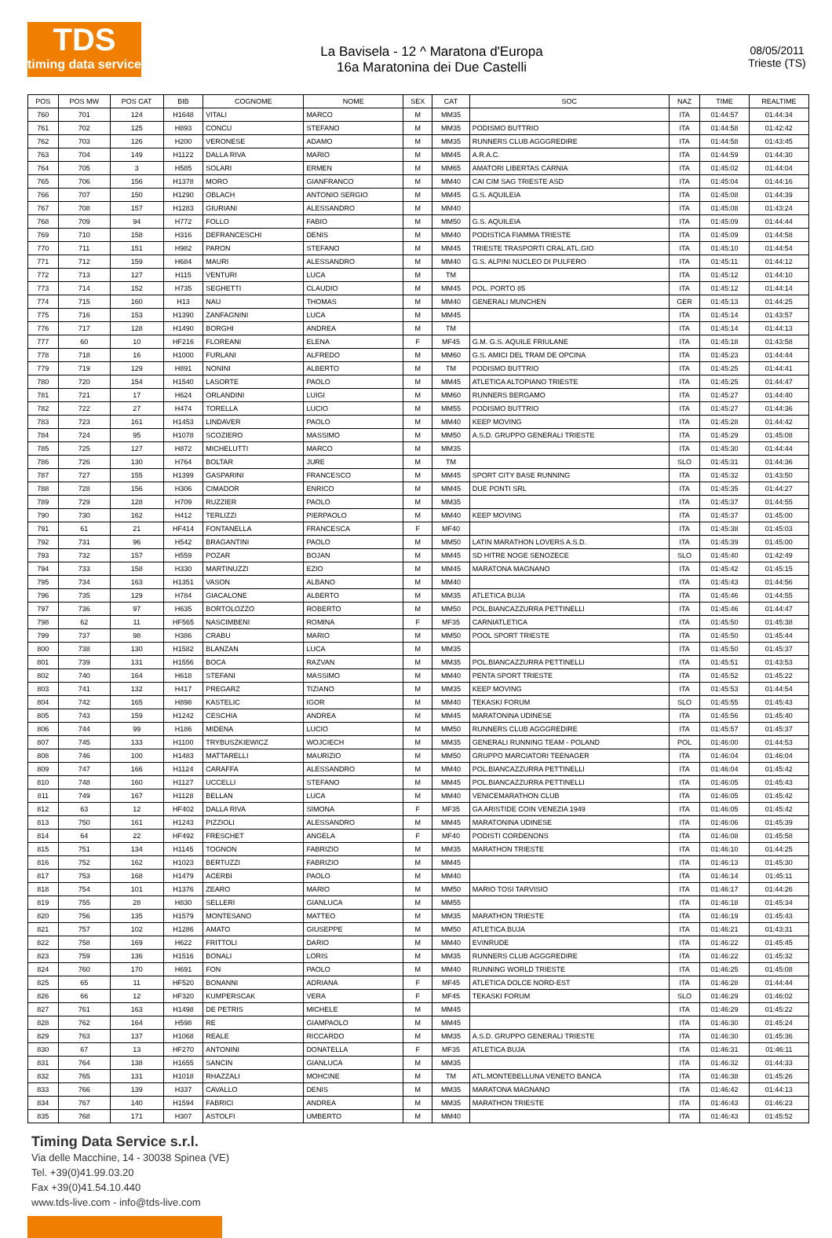TDS
timing data service
La Bavisela - 12 ^ Maratona d'Europa
16a Maratonina dei Due Castelli
08/05/2011
Trieste (TS)
| POS | POS MW | POS CAT | BIB | COGNOME | NOME | SEX | CAT | SOC | NAZ | TIME | REALTIME |
| --- | --- | --- | --- | --- | --- | --- | --- | --- | --- | --- | --- |
| 760 | 701 | 124 | H1648 | VITALI | MARCO | M | MM35 | | ITA | 01:44:57 | 01:44:34 |
| 761 | 702 | 125 | H893 | CONCU | STEFANO | M | MM35 | PODISMO BUTTRIO | ITA | 01:44:58 | 01:42:42 |
| 762 | 703 | 126 | H200 | VERONESE | ADAMO | M | MM35 | RUNNERS CLUB AGGGREDIRE | ITA | 01:44:58 | 01:43:45 |
| 763 | 704 | 149 | H1122 | DALLA RIVA | MARIO | M | MM45 | A.R.A.C. | ITA | 01:44:59 | 01:44:30 |
| 764 | 705 | 3 | H585 | SOLARI | ERMEN | M | MM65 | AMATORI LIBERTAS CARNIA | ITA | 01:45:02 | 01:44:04 |
| 765 | 706 | 156 | H1378 | MORO | GIANFRANCO | M | MM40 | CAI CIM SAG TRIESTE ASD | ITA | 01:45:04 | 01:44:16 |
| 766 | 707 | 150 | H1290 | OBLACH | ANTONIO SERGIO | M | MM45 | G.S. AQUILEIA | ITA | 01:45:08 | 01:44:39 |
| 767 | 708 | 157 | H1283 | GIURIANI | ALESSANDRO | M | MM40 | | ITA | 01:45:08 | 01:43:24 |
| 768 | 709 | 94 | H772 | FOLLO | FABIO | M | MM50 | G.S. AQUILEIA | ITA | 01:45:09 | 01:44:44 |
| 769 | 710 | 158 | H316 | DEFRANCESCHI | DENIS | M | MM40 | PODISTICA FIAMMA TRIESTE | ITA | 01:45:09 | 01:44:58 |
| 770 | 711 | 151 | H982 | PARON | STEFANO | M | MM45 | TRIESTE TRASPORTI CRAL ATL.GIO | ITA | 01:45:10 | 01:44:54 |
| 771 | 712 | 159 | H684 | MAURI | ALESSANDRO | M | MM40 | G.S. ALPINI NUCLEO DI PULFERO | ITA | 01:45:11 | 01:44:12 |
| 772 | 713 | 127 | H115 | VENTURI | LUCA | M | TM | | ITA | 01:45:12 | 01:44:10 |
| 773 | 714 | 152 | H735 | SEGHETTI | CLAUDIO | M | MM45 | POL. PORTO 85 | ITA | 01:45:12 | 01:44:14 |
| 774 | 715 | 160 | H13 | NAU | THOMAS | M | MM40 | GENERALI MUNCHEN | GER | 01:45:13 | 01:44:25 |
| 775 | 716 | 153 | H1390 | ZANFAGNINI | LUCA | M | MM45 | | ITA | 01:45:14 | 01:43:57 |
| 776 | 717 | 128 | H1490 | BORGHI | ANDREA | M | TM | | ITA | 01:45:14 | 01:44:13 |
| 777 | 60 | 10 | HF216 | FLOREANI | ELENA | F | MF45 | G.M. G.S. AQUILE FRIULANE | ITA | 01:45:18 | 01:43:58 |
| 778 | 718 | 16 | H1000 | FURLANI | ALFREDO | M | MM60 | G.S. AMICI DEL TRAM DE OPCINA | ITA | 01:45:23 | 01:44:44 |
| 779 | 719 | 129 | H891 | NONINI | ALBERTO | M | TM | PODISMO BUTTRIO | ITA | 01:45:25 | 01:44:41 |
| 780 | 720 | 154 | H1540 | LASORTE | PAOLO | M | MM45 | ATLETICA ALTOPIANO TRIESTE | ITA | 01:45:25 | 01:44:47 |
| 781 | 721 | 17 | H624 | ORLANDINI | LUIGI | M | MM60 | RUNNERS BERGAMO | ITA | 01:45:27 | 01:44:40 |
| 782 | 722 | 27 | H474 | TORELLA | LUCIO | M | MM55 | PODISMO BUTTRIO | ITA | 01:45:27 | 01:44:36 |
| 783 | 723 | 161 | H1453 | LINDAVER | PAOLO | M | MM40 | KEEP MOVING | ITA | 01:45:28 | 01:44:42 |
| 784 | 724 | 95 | H1078 | SCOZIERO | MASSIMO | M | MM50 | A.S.D. GRUPPO GENERALI TRIESTE | ITA | 01:45:29 | 01:45:08 |
| 785 | 725 | 127 | H872 | MICHELUTTI | MARCO | M | MM35 | | ITA | 01:45:30 | 01:44:44 |
| 786 | 726 | 130 | H764 | BOLTAR | JURE | M | TM | | SLO | 01:45:31 | 01:44:36 |
| 787 | 727 | 155 | H1399 | GASPARINI | FRANCESCO | M | MM45 | SPORT CITY BASE RUNNING | ITA | 01:45:32 | 01:43:50 |
| 788 | 728 | 156 | H306 | CIMADOR | ENRICO | M | MM45 | DUE PONTI SRL | ITA | 01:45:35 | 01:44:27 |
| 789 | 729 | 128 | H709 | RUZZIER | PAOLO | M | MM35 | | ITA | 01:45:37 | 01:44:55 |
| 790 | 730 | 162 | H412 | TERLIZZI | PIERPAOLO | M | MM40 | KEEP MOVING | ITA | 01:45:37 | 01:45:00 |
| 791 | 61 | 21 | HF414 | FONTANELLA | FRANCESCA | F | MF40 | | ITA | 01:45:38 | 01:45:03 |
| 792 | 731 | 96 | H542 | BRAGANTINI | PAOLO | M | MM50 | LATIN MARATHON LOVERS A.S.D. | ITA | 01:45:39 | 01:45:00 |
| 793 | 732 | 157 | H559 | POZAR | BOJAN | M | MM45 | SD HITRE NOGE SENOZECE | SLO | 01:45:40 | 01:42:49 |
| 794 | 733 | 158 | H330 | MARTINUZZI | EZIO | M | MM45 | MARATONA MAGNANO | ITA | 01:45:42 | 01:45:15 |
| 795 | 734 | 163 | H1351 | VASON | ALBANO | M | MM40 | | ITA | 01:45:43 | 01:44:56 |
| 796 | 735 | 129 | H784 | GIACALONE | ALBERTO | M | MM35 | ATLETICA BUJA | ITA | 01:45:46 | 01:44:55 |
| 797 | 736 | 97 | H635 | BORTOLOZZO | ROBERTO | M | MM50 | POL.BIANCAZZURRA PETTINELLI | ITA | 01:45:46 | 01:44:47 |
| 798 | 62 | 11 | HF565 | NASCIMBENI | ROMINA | F | MF35 | CARNIATLETICA | ITA | 01:45:50 | 01:45:38 |
| 799 | 737 | 98 | H386 | CRABU | MARIO | M | MM50 | POOL SPORT TRIESTE | ITA | 01:45:50 | 01:45:44 |
| 800 | 738 | 130 | H1582 | BLANZAN | LUCA | M | MM35 | | ITA | 01:45:50 | 01:45:37 |
| 801 | 739 | 131 | H1556 | BOCA | RAZVAN | M | MM35 | POL.BIANCAZZURRA PETTINELLI | ITA | 01:45:51 | 01:43:53 |
| 802 | 740 | 164 | H618 | STEFANI | MASSIMO | M | MM40 | PENTA SPORT TRIESTE | ITA | 01:45:52 | 01:45:22 |
| 803 | 741 | 132 | H417 | PREGARZ | TIZIANO | M | MM35 | KEEP MOVING | ITA | 01:45:53 | 01:44:54 |
| 804 | 742 | 165 | H898 | KASTELIC | IGOR | M | MM40 | TEKASKI FORUM | SLO | 01:45:55 | 01:45:43 |
| 805 | 743 | 159 | H1242 | CESCHIA | ANDREA | M | MM45 | MARATONINA UDINESE | ITA | 01:45:56 | 01:45:40 |
| 806 | 744 | 99 | H186 | MIDENA | LUCIO | M | MM50 | RUNNERS CLUB AGGGREDIRE | ITA | 01:45:57 | 01:45:37 |
| 807 | 745 | 133 | H1100 | TRYBUSZKIEWICZ | WOJCIECH | M | MM35 | GENERALI RUNNING TEAM - POLAND | POL | 01:46:00 | 01:44:53 |
| 808 | 746 | 100 | H1483 | MATTARELLI | MAURIZIO | M | MM50 | GRUPPO MARCIATORI TEENAGER | ITA | 01:46:04 | 01:46:04 |
| 809 | 747 | 166 | H1124 | CARAFFA | ALESSANDRO | M | MM40 | POL.BIANCAZZURRA PETTINELLI | ITA | 01:46:04 | 01:45:42 |
| 810 | 748 | 160 | H1127 | UCCELLI | STEFANO | M | MM45 | POL.BIANCAZZURRA PETTINELLI | ITA | 01:46:05 | 01:45:43 |
| 811 | 749 | 167 | H1128 | BELLAN | LUCA | M | MM40 | VENICEMARATHON CLUB | ITA | 01:46:05 | 01:45:42 |
| 812 | 63 | 12 | HF402 | DALLA RIVA | SIMONA | F | MF35 | GA ARISTIDE COIN VENEZIA 1949 | ITA | 01:46:05 | 01:45:42 |
| 813 | 750 | 161 | H1243 | PIZZIOLI | ALESSANDRO | M | MM45 | MARATONINA UDINESE | ITA | 01:46:06 | 01:45:39 |
| 814 | 64 | 22 | HF492 | FRESCHET | ANGELA | F | MF40 | PODISTI CORDENONS | ITA | 01:46:08 | 01:45:58 |
| 815 | 751 | 134 | H1145 | TOGNON | FABRIZIO | M | MM35 | MARATHON TRIESTE | ITA | 01:46:10 | 01:44:25 |
| 816 | 752 | 162 | H1023 | BERTUZZI | FABRIZIO | M | MM45 | | ITA | 01:46:13 | 01:45:30 |
| 817 | 753 | 168 | H1479 | ACERBI | PAOLO | M | MM40 | | ITA | 01:46:14 | 01:45:11 |
| 818 | 754 | 101 | H1376 | ZEARO | MARIO | M | MM50 | MARIO TOSI TARVISIO | ITA | 01:46:17 | 01:44:26 |
| 819 | 755 | 28 | H830 | SELLERI | GIANLUCA | M | MM55 | | ITA | 01:46:18 | 01:45:34 |
| 820 | 756 | 135 | H1579 | MONTESANO | MATTEO | M | MM35 | MARATHON TRIESTE | ITA | 01:46:19 | 01:45:43 |
| 821 | 757 | 102 | H1286 | AMATO | GIUSEPPE | M | MM50 | ATLETICA BUJA | ITA | 01:46:21 | 01:43:31 |
| 822 | 758 | 169 | H622 | FRITTOLI | DARIO | M | MM40 | EVINRUDE | ITA | 01:46:22 | 01:45:45 |
| 823 | 759 | 136 | H1516 | BONALI | LORIS | M | MM35 | RUNNERS CLUB AGGGREDIRE | ITA | 01:46:22 | 01:45:32 |
| 824 | 760 | 170 | H691 | FON | PAOLO | M | MM40 | RUNNING WORLD TRIESTE | ITA | 01:46:25 | 01:45:08 |
| 825 | 65 | 11 | HF520 | BONANNI | ADRIANA | F | MF45 | ATLETICA DOLCE NORD-EST | ITA | 01:46:28 | 01:44:44 |
| 826 | 66 | 12 | HF320 | KUMPERSCAK | VERA | F | MF45 | TEKASKI FORUM | SLO | 01:46:29 | 01:46:02 |
| 827 | 761 | 163 | H1498 | DE PETRIS | MICHELE | M | MM45 | | ITA | 01:46:29 | 01:45:22 |
| 828 | 762 | 164 | H598 | RE | GIAMPAOLO | M | MM45 | | ITA | 01:46:30 | 01:45:24 |
| 829 | 763 | 137 | H1068 | REALE | RICCARDO | M | MM35 | A.S.D. GRUPPO GENERALI TRIESTE | ITA | 01:46:30 | 01:45:36 |
| 830 | 67 | 13 | HF270 | ANTONINI | DONATELLA | F | MF35 | ATLETICA BUJA | ITA | 01:46:31 | 01:46:11 |
| 831 | 764 | 138 | H1655 | SANCIN | GIANLUCA | M | MM35 | | ITA | 01:46:32 | 01:44:33 |
| 832 | 765 | 131 | H1018 | RHAZZALI | MOHCINE | M | TM | ATL.MONTEBELLUNA VENETO BANCA | ITA | 01:46:38 | 01:45:26 |
| 833 | 766 | 139 | H337 | CAVALLO | DENIS | M | MM35 | MARATONA MAGNANO | ITA | 01:46:42 | 01:44:13 |
| 834 | 767 | 140 | H1594 | FABRICI | ANDREA | M | MM35 | MARATHON TRIESTE | ITA | 01:46:43 | 01:46:23 |
| 835 | 768 | 171 | H307 | ASTOLFI | UMBERTO | M | MM40 | | ITA | 01:46:43 | 01:45:52 |
Timing Data Service s.r.l.
Via delle Macchine, 14 - 30038 Spinea (VE)
Tel. +39(0)41.99.03.20
Fax +39(0)41.54.10.440
www.tds-live.com - info@tds-live.com